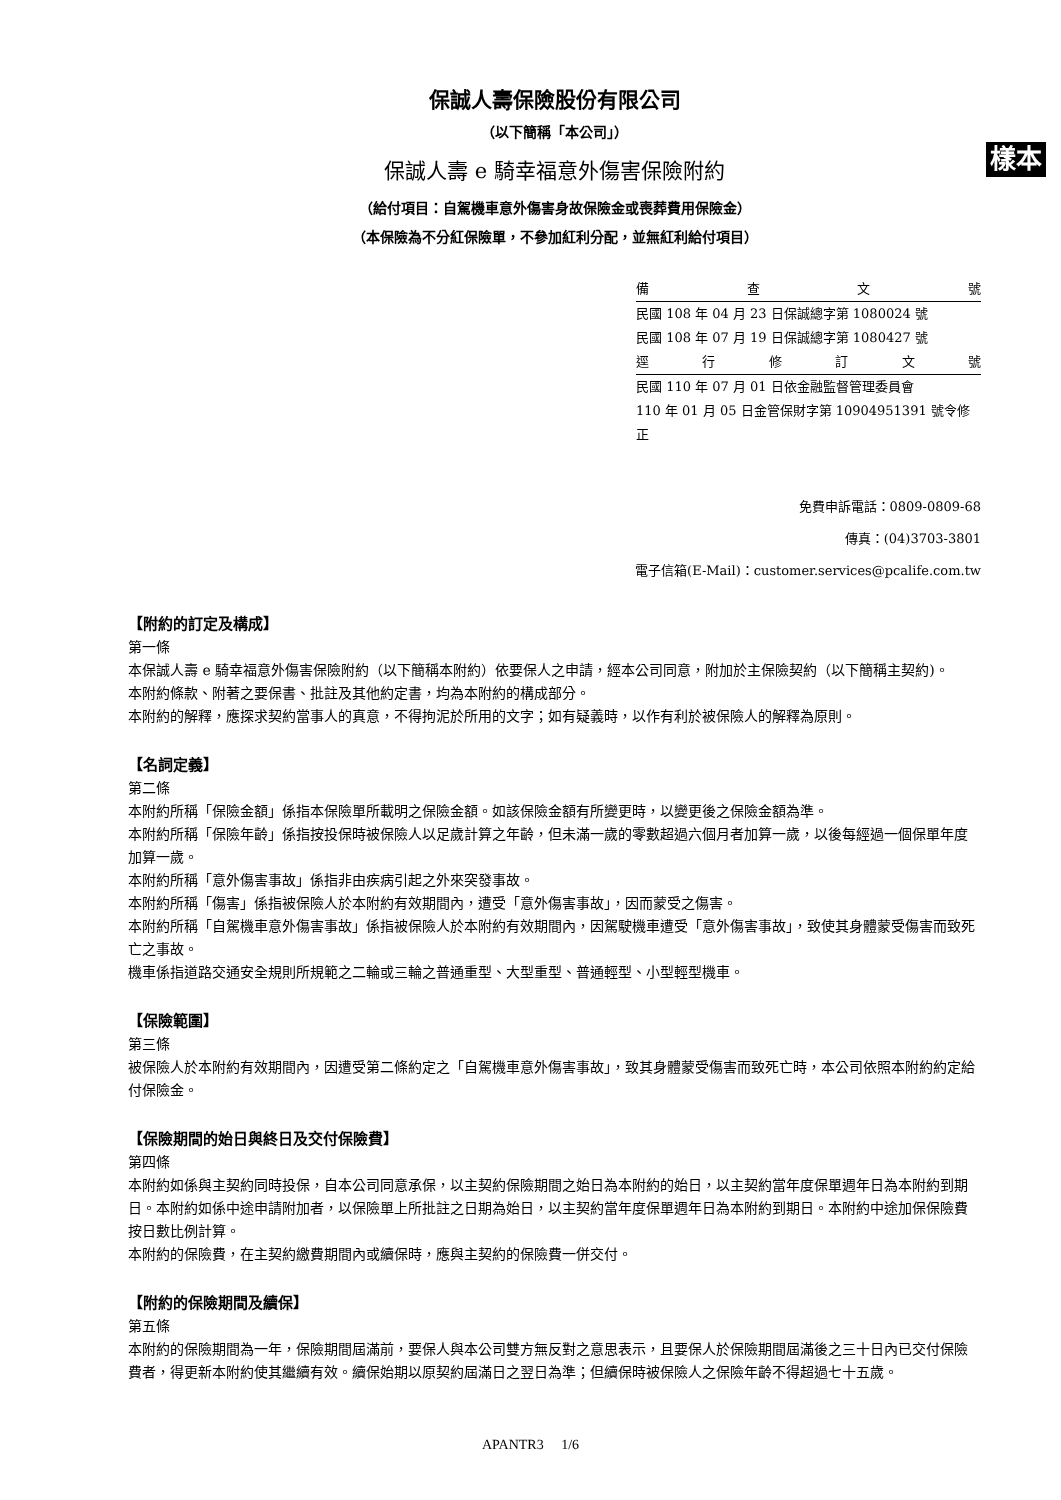保誠人壽保險股份有限公司
（以下簡稱「本公司」）
保誠人壽 e 騎幸福意外傷害保險附約 樣本
（給付項目：自駕機車意外傷害身故保險金或喪葬費用保險金）
（本保險為不分紅保險單，不參加紅利分配，並無紅利給付項目）
備查文號
民國 108 年 04 月 23 日保誠總字第 1080024 號
民國 108 年 07 月 19 日保誠總字第 1080427 號
逕行修訂文號
民國 110 年 07 月 01 日依金融監督管理委員會
110 年 01 月 05 日金管保財字第 10904951391 號令修正
免費申訴電話：0809-0809-68
傳真：(04)3703-3801
電子信箱(E-Mail)：customer.services@pcalife.com.tw
【附約的訂定及構成】
第一條
本保誠人壽 e 騎幸福意外傷害保險附約（以下簡稱本附約）依要保人之申請，經本公司同意，附加於主保險契約（以下簡稱主契約)。
本附約條款、附著之要保書、批註及其他約定書，均為本附約的構成部分。
本附約的解釋，應探求契約當事人的真意，不得拘泥於所用的文字；如有疑義時，以作有利於被保險人的解釋為原則。
【名詞定義】
第二條
本附約所稱「保險金額」係指本保險單所載明之保險金額。如該保險金額有所變更時，以變更後之保險金額為準。
本附約所稱「保險年齡」係指按投保時被保險人以足歲計算之年齡，但未滿一歲的零數超過六個月者加算一歲，以後每經過一個保單年度加算一歲。
本附約所稱「意外傷害事故」係指非由疾病引起之外來突發事故。
本附約所稱「傷害」係指被保險人於本附約有效期間內，遭受「意外傷害事故」，因而蒙受之傷害。
本附約所稱「自駕機車意外傷害事故」係指被保險人於本附約有效期間內，因駕駛機車遭受「意外傷害事故」，致使其身體蒙受傷害而致死亡之事故。
機車係指道路交通安全規則所規範之二輪或三輪之普通重型、大型重型、普通輕型、小型輕型機車。
【保險範圍】
第三條
被保險人於本附約有效期間內，因遭受第二條約定之「自駕機車意外傷害事故」，致其身體蒙受傷害而致死亡時，本公司依照本附約約定給付保險金。
【保險期間的始日與終日及交付保險費】
第四條
本附約如係與主契約同時投保，自本公司同意承保，以主契約保險期間之始日為本附約的始日，以主契約當年度保單週年日為本附約到期日。本附約如係中途申請附加者，以保險單上所批註之日期為始日，以主契約當年度保單週年日為本附約到期日。本附約中途加保保險費按日數比例計算。
本附約的保險費，在主契約繳費期間內或續保時，應與主契約的保險費一併交付。
【附約的保險期間及續保】
第五條
本附約的保險期間為一年，保險期間屆滿前，要保人與本公司雙方無反對之意思表示，且要保人於保險期間屆滿後之三十日內已交付保險費者，得更新本附約使其繼續有效。續保始期以原契約屆滿日之翌日為準；但續保時被保險人之保險年齡不得超過七十五歲。
APANTR3 1/6